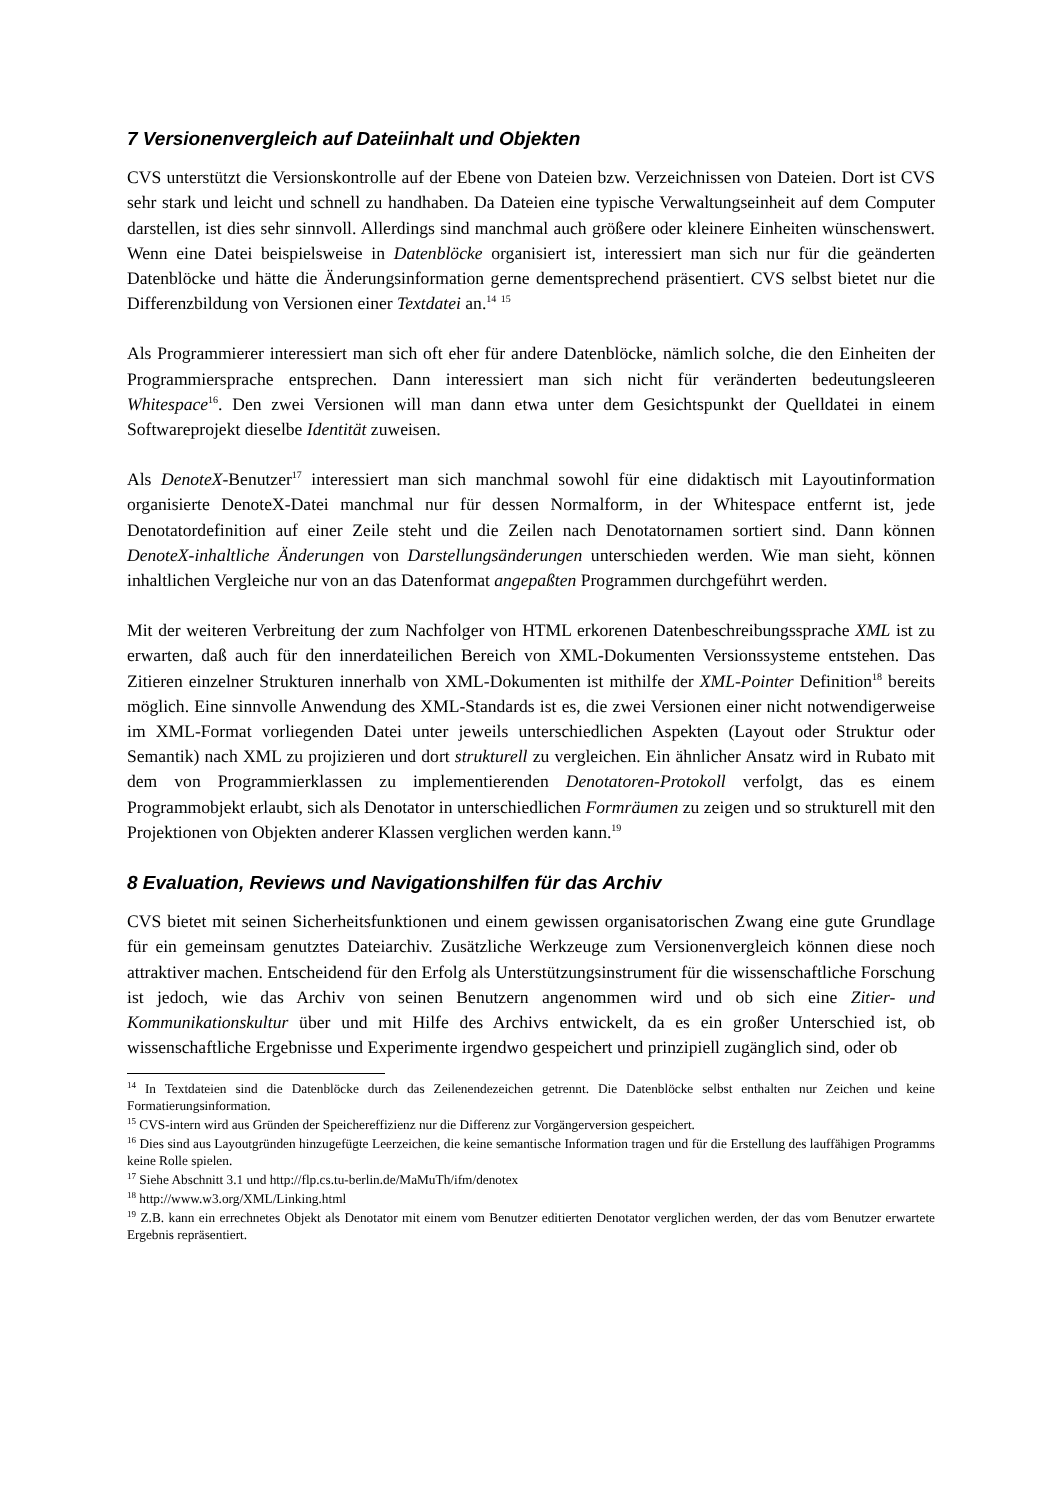7 Versionenvergleich auf Dateiinhalt und Objekten
CVS unterstützt die Versionskontrolle auf der Ebene von Dateien bzw. Verzeichnissen von Dateien. Dort ist CVS sehr stark und leicht und schnell zu handhaben. Da Dateien eine typische Verwaltungseinheit auf dem Computer darstellen, ist dies sehr sinnvoll. Allerdings sind manchmal auch größere oder kleinere Einheiten wünschenswert. Wenn eine Datei beispielsweise in Datenblöcke organisiert ist, interessiert man sich nur für die geänderten Datenblöcke und hätte die Änderungsinformation gerne dementsprechend präsentiert. CVS selbst bietet nur die Differenzbildung von Versionen einer Textdatei an.<sup>14</sup> <sup>15</sup>
Als Programmierer interessiert man sich oft eher für andere Datenblöcke, nämlich solche, die den Einheiten der Programmiersprache entsprechen. Dann interessiert man sich nicht für veränderten bedeutungsleeren Whitespace<sup>16</sup>. Den zwei Versionen will man dann etwa unter dem Gesichtspunkt der Quelldatei in einem Softwareprojekt dieselbe Identität zuweisen.
Als DenoteX-Benutzer<sup>17</sup> interessiert man sich manchmal sowohl für eine didaktisch mit Layoutinformation organisierte DenoteX-Datei manchmal nur für dessen Normalform, in der Whitespace entfernt ist, jede Denotatordefinition auf einer Zeile steht und die Zeilen nach Denotatornamen sortiert sind. Dann können DenoteX-inhaltliche Änderungen von Darstellungsänderungen unterschieden werden. Wie man sieht, können inhaltlichen Vergleiche nur von an das Datenformat angepaßten Programmen durchgeführt werden.
Mit der weiteren Verbreitung der zum Nachfolger von HTML erkorenen Datenbeschreibungssprache XML ist zu erwarten, daß auch für den innerdateilichen Bereich von XML-Dokumenten Versionssysteme entstehen. Das Zitieren einzelner Strukturen innerhalb von XML-Dokumenten ist mithilfe der XML-Pointer Definition<sup>18</sup> bereits möglich. Eine sinnvolle Anwendung des XML-Standards ist es, die zwei Versionen einer nicht notwendigerweise im XML-Format vorliegenden Datei unter jeweils unterschiedlichen Aspekten (Layout oder Struktur oder Semantik) nach XML zu projizieren und dort strukturell zu vergleichen. Ein ähnlicher Ansatz wird in Rubato mit dem von Programmierklassen zu implementierenden Denotatoren-Protokoll verfolgt, das es einem Programmobjekt erlaubt, sich als Denotator in unterschiedlichen Formräumen zu zeigen und so strukturell mit den Projektionen von Objekten anderer Klassen verglichen werden kann.<sup>19</sup>
8 Evaluation, Reviews und Navigationshilfen für das Archiv
CVS bietet mit seinen Sicherheitsfunktionen und einem gewissen organisatorischen Zwang eine gute Grundlage für ein gemeinsam genutztes Dateiarchiv. Zusätzliche Werkzeuge zum Versionenvergleich können diese noch attraktiver machen. Entscheidend für den Erfolg als Unterstützungsinstrument für die wissenschaftliche Forschung ist jedoch, wie das Archiv von seinen Benutzern angenommen wird und ob sich eine Zitier- und Kommunikationskultur über und mit Hilfe des Archivs entwickelt, da es ein großer Unterschied ist, ob wissenschaftliche Ergebnisse und Experimente irgendwo gespeichert und prinzipiell zugänglich sind, oder ob
<sup>14</sup> In Textdateien sind die Datenblöcke durch das Zeilenendezeichen getrennt. Die Datenblöcke selbst enthalten nur Zeichen und keine Formatierungsinformation.
<sup>15</sup> CVS-intern wird aus Gründen der Speichereffizienz nur die Differenz zur Vorgängerversion gespeichert.
<sup>16</sup> Dies sind aus Layoutgründen hinzugefügte Leerzeichen, die keine semantische Information tragen und für die Erstellung des lauffähigen Programms keine Rolle spielen.
<sup>17</sup> Siehe Abschnitt 3.1 und http://flp.cs.tu-berlin.de/MaMuTh/ifm/denotex
<sup>18</sup> http://www.w3.org/XML/Linking.html
<sup>19</sup> Z.B. kann ein errechnetes Objekt als Denotator mit einem vom Benutzer editierten Denotator verglichen werden, der das vom Benutzer erwartete Ergebnis repräsentiert.